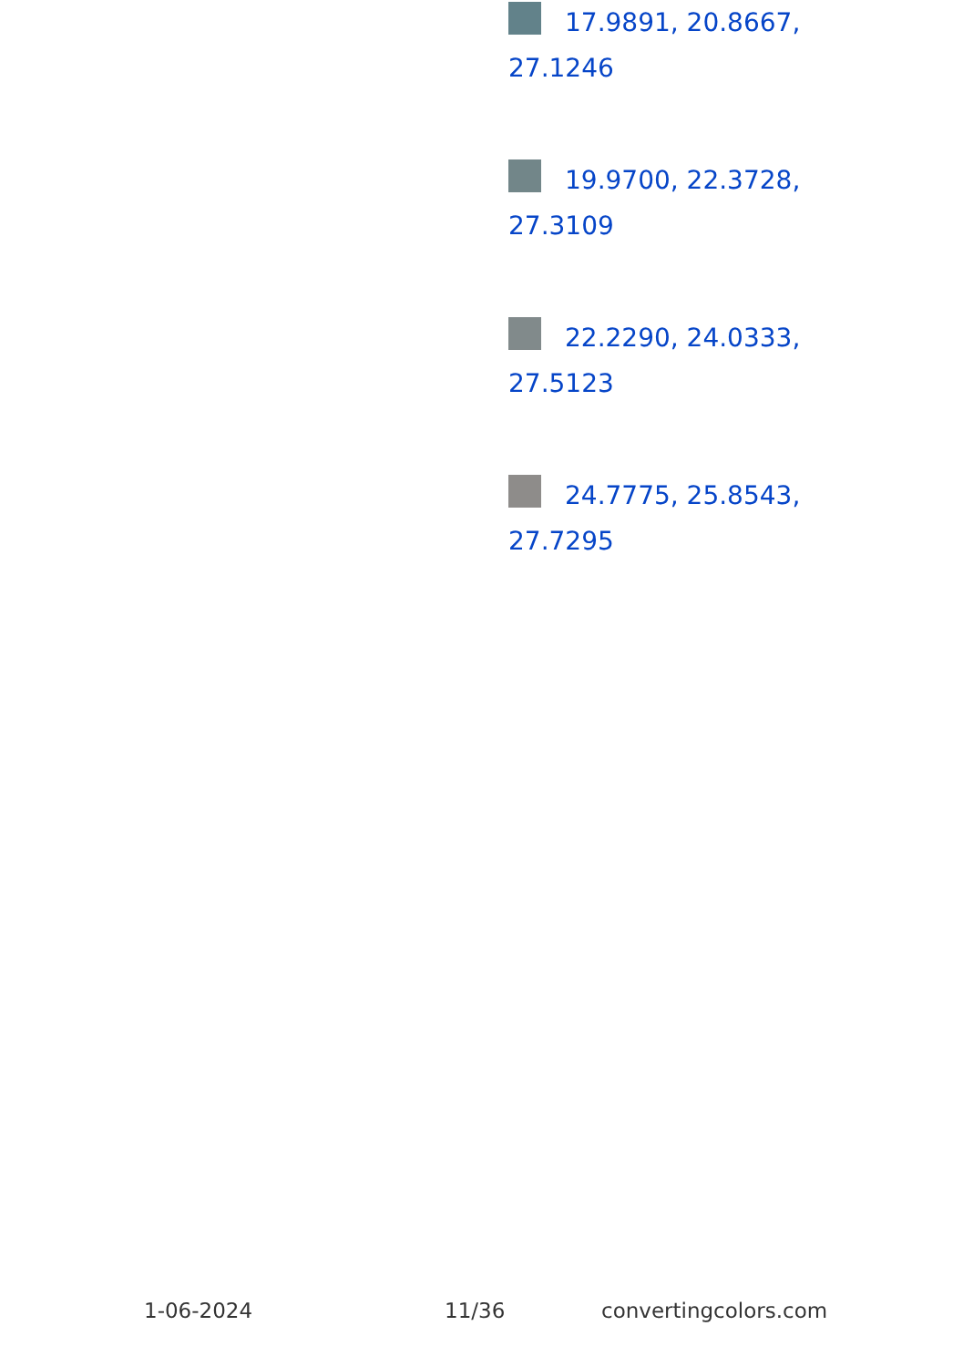17.9891, 20.8667, 27.1246
19.9700, 22.3728, 27.3109
22.2290, 24.0333, 27.5123
24.7775, 25.8543, 27.7295
1-06-2024 11/36 convertingcolors.com